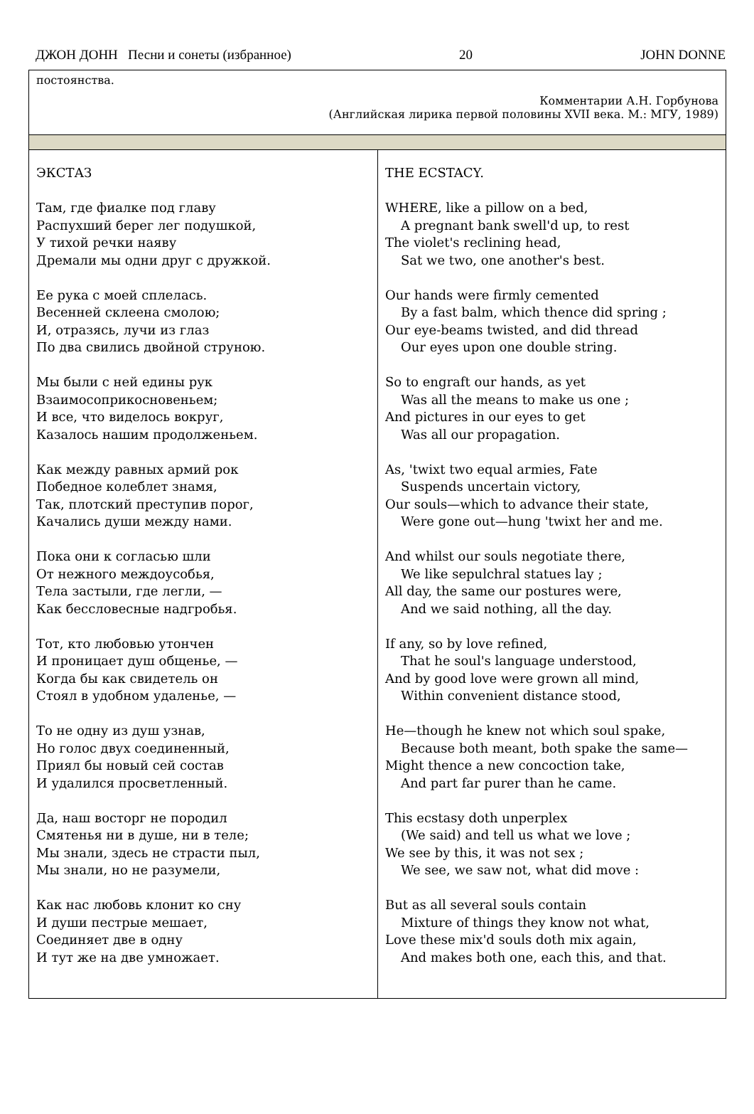ДЖОН ДОНН Песни и сонеты (избранное) 20 JOHN DONNE
| постоянства. Комментарии А.Н. Горбунова (Английская лирика первой половины XVII века. М.: МГУ, 1989) | |
| ЭКСТАЗ Там, где фиалке под главу Распухший берег лег подушкой, У тихой речки наяву Дремали мы одни друг с дружкой. Ее рука с моей сплелась. Весенней склеена смолою; И, отразясь, лучи из глаз По два свились двойной струною. Мы были с ней едины рук Взаимосоприкосновеньем; И все, что виделось вокруг, Казалось нашим продолженьем. Как между равных армий рок Победное колеблет знамя, Так, плотский преступив порог, Качались души между нами. Пока они к согласью шли От нежного междоусобья, Тела застыли, где легли, — Как бессловесные надгробья. Тот, кто любовью утончен И проницает душ общенье, — Когда бы как свидетель он Стоял в удобном удаленье, — То не одну из душ узнав, Но голос двух соединенный, Приял бы новый сей состав И удалился просветленный. Да, наш восторг не породил Смятенья ни в душе, ни в теле; Мы знали, здесь не страсти пыл, Мы знали, но не разумели, Как нас любовь клонит ко сну И души пестрые мешает, Соединяет две в одну И тут же на две умножает. | THE ECSTACY. WHERE, like a pillow on a bed, A pregnant bank swell'd up, to rest The violet's reclining head, Sat we two, one another's best. Our hands were firmly cemented By a fast balm, which thence did spring ; Our eye-beams twisted, and did thread Our eyes upon one double string. So to engraft our hands, as yet Was all the means to make us one ; And pictures in our eyes to get Was all our propagation. As, 'twixt two equal armies, Fate Suspends uncertain victory, Our souls—which to advance their state, Were gone out—hung 'twixt her and me. And whilst our souls negotiate there, We like sepulchral statues lay ; All day, the same our postures were, And we said nothing, all the day. If any, so by love refined, That he soul's language understood, And by good love were grown all mind, Within convenient distance stood, He—though he knew not which soul spake, Because both meant, both spake the same— Might thence a new concoction take, And part far purer than he came. This ecstasy doth unperplex (We said) and tell us what we love ; We see by this, it was not sex ; We see, we saw not, what did move : But as all several souls contain Mixture of things they know not what, Love these mix'd souls doth mix again, And makes both one, each this, and that. |